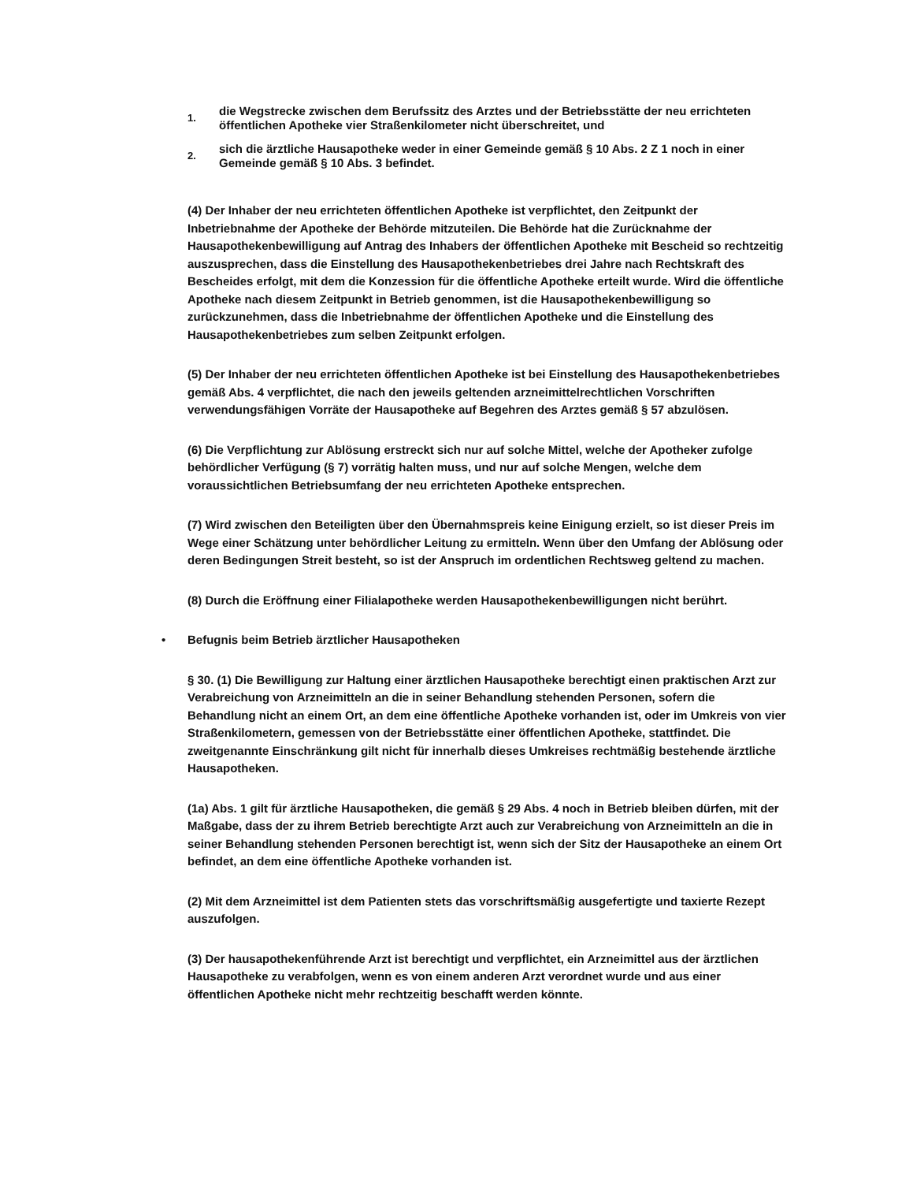1.
die Wegstrecke zwischen dem Berufssitz des Arztes und der Betriebsstätte der neu errichteten öffentlichen Apotheke vier Straßenkilometer nicht überschreitet, und
2.
sich die ärztliche Hausapotheke weder in einer Gemeinde gemäß § 10 Abs. 2 Z 1 noch in einer Gemeinde gemäß § 10 Abs. 3 befindet.
(4) Der Inhaber der neu errichteten öffentlichen Apotheke ist verpflichtet, den Zeitpunkt der Inbetriebnahme der Apotheke der Behörde mitzuteilen. Die Behörde hat die Zurücknahme der Hausapothekenbewilligung auf Antrag des Inhabers der öffentlichen Apotheke mit Bescheid so rechtzeitig auszusprechen, dass die Einstellung des Hausapothekenbetriebes drei Jahre nach Rechtskraft des Bescheides erfolgt, mit dem die Konzession für die öffentliche Apotheke erteilt wurde. Wird die öffentliche Apotheke nach diesem Zeitpunkt in Betrieb genommen, ist die Hausapothekenbewilligung so zurückzunehmen, dass die Inbetriebnahme der öffentlichen Apotheke und die Einstellung des Hausapothekenbetriebes zum selben Zeitpunkt erfolgen.
(5) Der Inhaber der neu errichteten öffentlichen Apotheke ist bei Einstellung des Hausapothekenbetriebes gemäß Abs. 4 verpflichtet, die nach den jeweils geltenden arzneimittelrechtlichen Vorschriften verwendungsfähigen Vorräte der Hausapotheke auf Begehren des Arztes gemäß § 57 abzulösen.
(6) Die Verpflichtung zur Ablösung erstreckt sich nur auf solche Mittel, welche der Apotheker zufolge behördlicher Verfügung (§ 7) vorrätig halten muss, und nur auf solche Mengen, welche dem voraussichtlichen Betriebsumfang der neu errichteten Apotheke entsprechen.
(7) Wird zwischen den Beteiligten über den Übernahmspreis keine Einigung erzielt, so ist dieser Preis im Wege einer Schätzung unter behördlicher Leitung zu ermitteln. Wenn über den Umfang der Ablösung oder deren Bedingungen Streit besteht, so ist der Anspruch im ordentlichen Rechtsweg geltend zu machen.
(8) Durch die Eröffnung einer Filialapotheke werden Hausapothekenbewilligungen nicht berührt.
• Befugnis beim Betrieb ärztlicher Hausapotheken
§ 30. (1) Die Bewilligung zur Haltung einer ärztlichen Hausapotheke berechtigt einen praktischen Arzt zur Verabreichung von Arzneimitteln an die in seiner Behandlung stehenden Personen, sofern die Behandlung nicht an einem Ort, an dem eine öffentliche Apotheke vorhanden ist, oder im Umkreis von vier Straßenkilometern, gemessen von der Betriebsstätte einer öffentlichen Apotheke, stattfindet. Die zweitgenannte Einschränkung gilt nicht für innerhalb dieses Umkreises rechtmäßig bestehende ärztliche Hausapotheken.
(1a) Abs. 1 gilt für ärztliche Hausapotheken, die gemäß § 29 Abs. 4 noch in Betrieb bleiben dürfen, mit der Maßgabe, dass der zu ihrem Betrieb berechtigte Arzt auch zur Verabreichung von Arzneimitteln an die in seiner Behandlung stehenden Personen berechtigt ist, wenn sich der Sitz der Hausapotheke an einem Ort befindet, an dem eine öffentliche Apotheke vorhanden ist.
(2) Mit dem Arzneimittel ist dem Patienten stets das vorschriftsmäßig ausgefertigte und taxierte Rezept auszufolgen.
(3) Der hausapothekenführende Arzt ist berechtigt und verpflichtet, ein Arzneimittel aus der ärztlichen Hausapotheke zu verabfolgen, wenn es von einem anderen Arzt verordnet wurde und aus einer öffentlichen Apotheke nicht mehr rechtzeitig beschafft werden könnte.